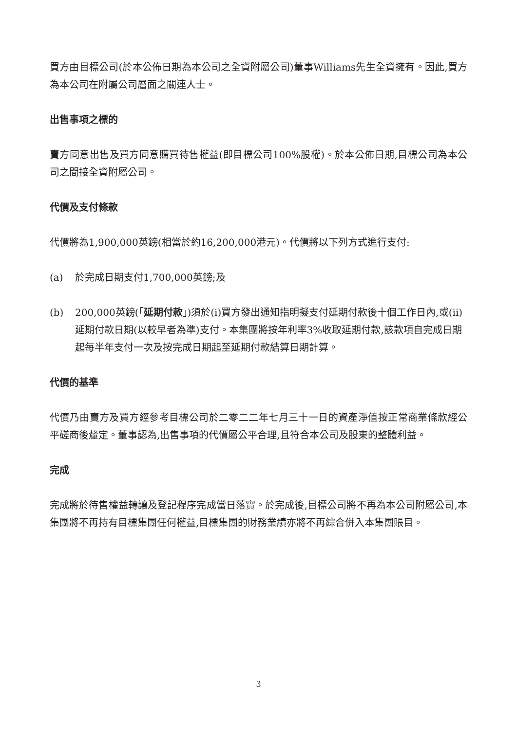買方由目標公司(於本公佈日期為本公司之全資附屬公司)董事Williams先生全資擁有。因此,買方為本公司在附屬公司層面之關連人士。
出售事項之標的
賣方同意出售及買方同意購買待售權益(即目標公司100%股權)。於本公佈日期,目標公司為本公司之間接全資附屬公司。
代價及支付條款
代價將為1,900,000英鎊(相當於約16,200,000港元)。代價將以下列方式進行支付:
(a) 於完成日期支付1,700,000英鎊;及
(b) 200,000英鎊(「延期付款」)須於(i)買方發出通知指明擬支付延期付款後十個工作日內,或(ii)延期付款日期(以較早者為準)支付。本集團將按年利率3%收取延期付款,該款項自完成日期起每半年支付一次及按完成日期起至延期付款結算日期計算。
代價的基準
代價乃由賣方及買方經參考目標公司於二零二二年七月三十一日的資產淨值按正常商業條款經公平磋商後釐定。董事認為,出售事項的代價屬公平合理,且符合本公司及股東的整體利益。
完成
完成將於待售權益轉讓及登記程序完成當日落實。於完成後,目標公司將不再為本公司附屬公司,本集團將不再持有目標集團任何權益,目標集團的財務業績亦將不再綜合併入本集團賬目。
3